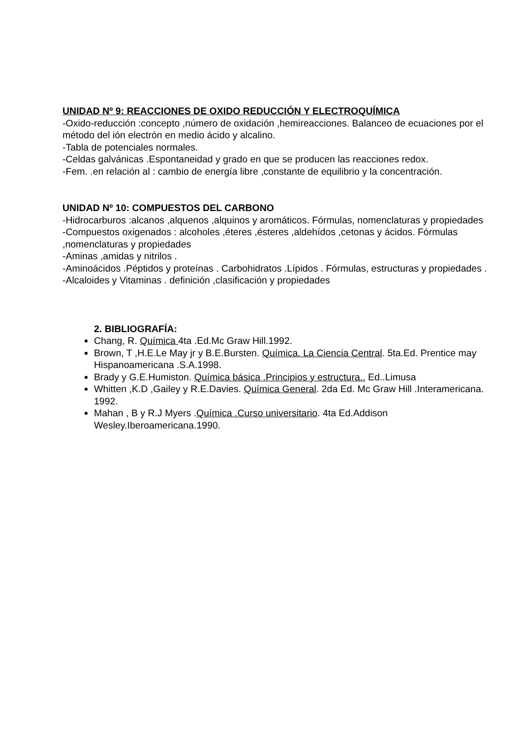UNIDAD Nº 9: REACCIONES DE OXIDO REDUCCIÓN Y ELECTROQUÍMICA
-Oxido-reducción :concepto ,número de oxidación ,hemireacciones. Balanceo de ecuaciones por el método del ión electrón en medio ácido y alcalino.
-Tabla de potenciales normales.
-Celdas galvánicas .Espontaneidad y grado en que se producen las reacciones redox.
-Fem. .en relación al : cambio de energía libre ,constante de equilibrio y la concentración.
UNIDAD Nº 10: COMPUESTOS DEL CARBONO
-Hidrocarburos :alcanos ,alquenos ,alquinos y aromáticos. Fórmulas, nomenclaturas y propiedades
-Compuestos oxigenados : alcoholes ,éteres ,ésteres ,aldehídos ,cetonas y ácidos. Fórmulas ,nomenclaturas y propiedades
-Aminas ,amidas y nitrilos .
-Aminoácidos .Péptidos y proteínas . Carbohidratos .Lípidos . Fórmulas, estructuras y propiedades .
-Alcaloides y Vitaminas . definición ,clasificación y propiedades
2. BIBLIOGRAFÍA:
Chang, R. Química 4ta .Ed.Mc Graw Hill.1992.
Brown, T ,H.E.Le May jr y B.E.Bursten. Química. La Ciencia Central. 5ta.Ed. Prentice may Hispanoamericana .S.A.1998.
Brady y G.E.Humiston. Química básica .Principios y estructura.. Ed..Limusa
Whitten ,K.D ,Gailey y R.E.Davies. Química General. 2da Ed. Mc Graw Hill .Interamericana. 1992.
Mahan , B y R.J Myers .Química .Curso universitario. 4ta Ed.Addison Wesley.Iberoamericana.1990.